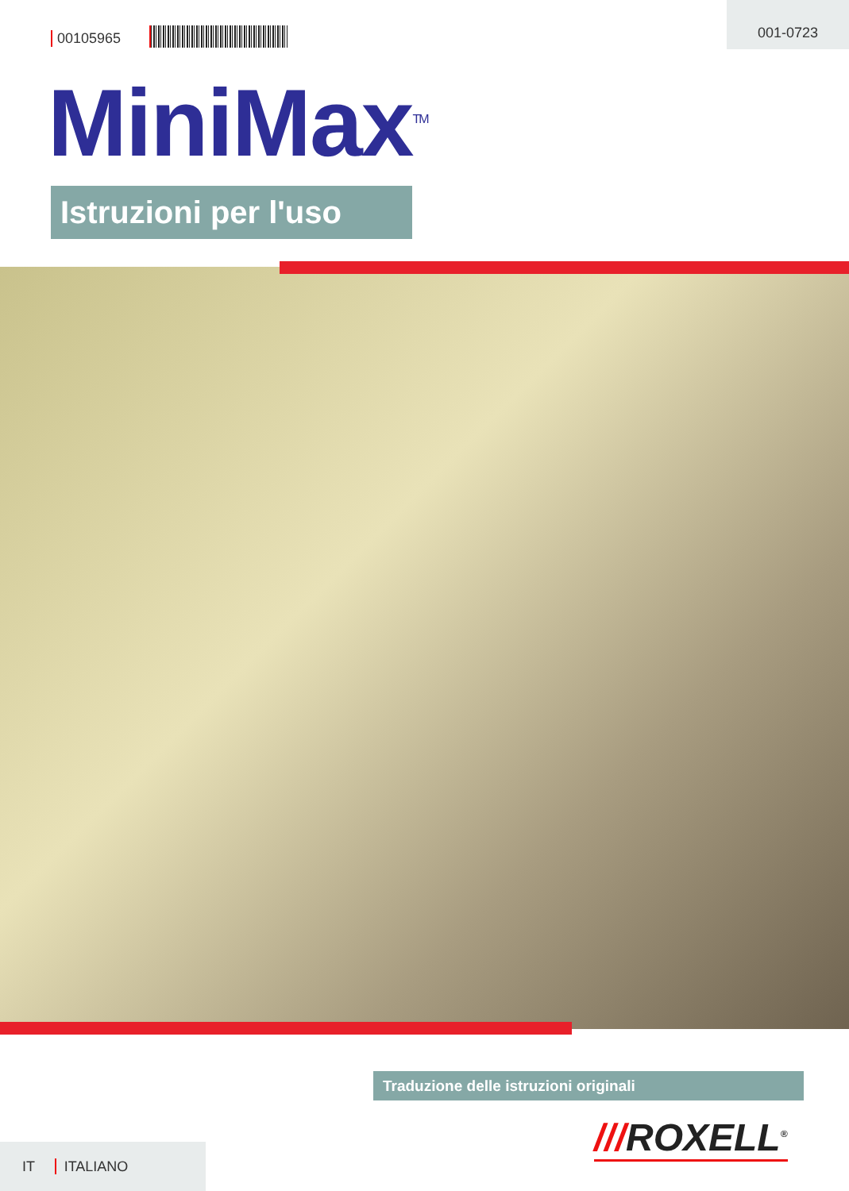00105965
001-0723
MiniMax<sup>TM</sup>
Istruzioni per l'uso
Traduzione delle istruzioni originali
///ROXELL<sup>®</sup>
IT ITALIANO